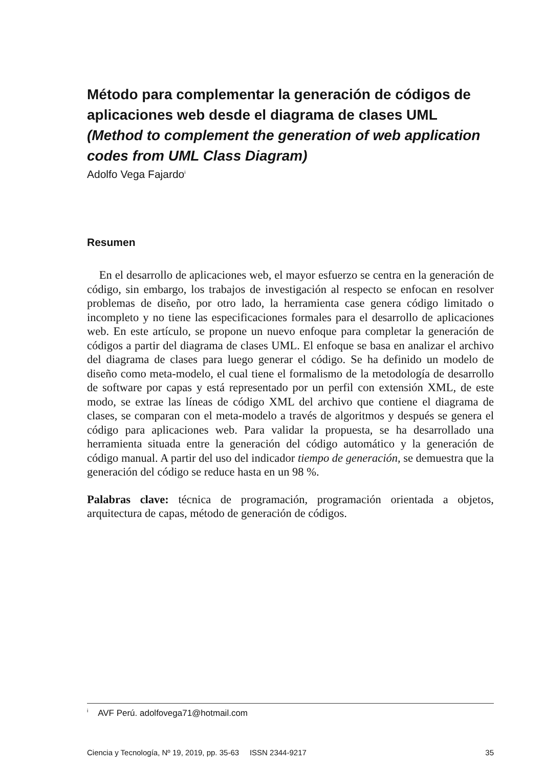Método para complementar la generación de códigos de aplicaciones web desde el diagrama de clases UML
(Method to complement the generation of web application codes from UML Class Diagram)
Adolfo Vega Fajardo<sup>i</sup>
Resumen
En el desarrollo de aplicaciones web, el mayor esfuerzo se centra en la generación de código, sin embargo, los trabajos de investigación al respecto se enfocan en resolver problemas de diseño, por otro lado, la herramienta case genera código limitado o incompleto y no tiene las especificaciones formales para el desarrollo de aplicaciones web. En este artículo, se propone un nuevo enfoque para completar la generación de códigos a partir del diagrama de clases UML. El enfoque se basa en analizar el archivo del diagrama de clases para luego generar el código. Se ha definido un modelo de diseño como meta-modelo, el cual tiene el formalismo de la metodología de desarrollo de software por capas y está representado por un perfil con extensión XML, de este modo, se extrae las líneas de código XML del archivo que contiene el diagrama de clases, se comparan con el meta-modelo a través de algoritmos y después se genera el código para aplicaciones web. Para validar la propuesta, se ha desarrollado una herramienta situada entre la generación del código automático y la generación de código manual. A partir del uso del indicador tiempo de generación, se demuestra que la generación del código se reduce hasta en un 98 %.
Palabras clave: técnica de programación, programación orientada a objetos, arquitectura de capas, método de generación de códigos.
<sup>i</sup> AVF Perú. adolfovega71@hotmail.com
Ciencia y Tecnología, Nº 19, 2019, pp. 35-63 ISSN 2344-9217 35